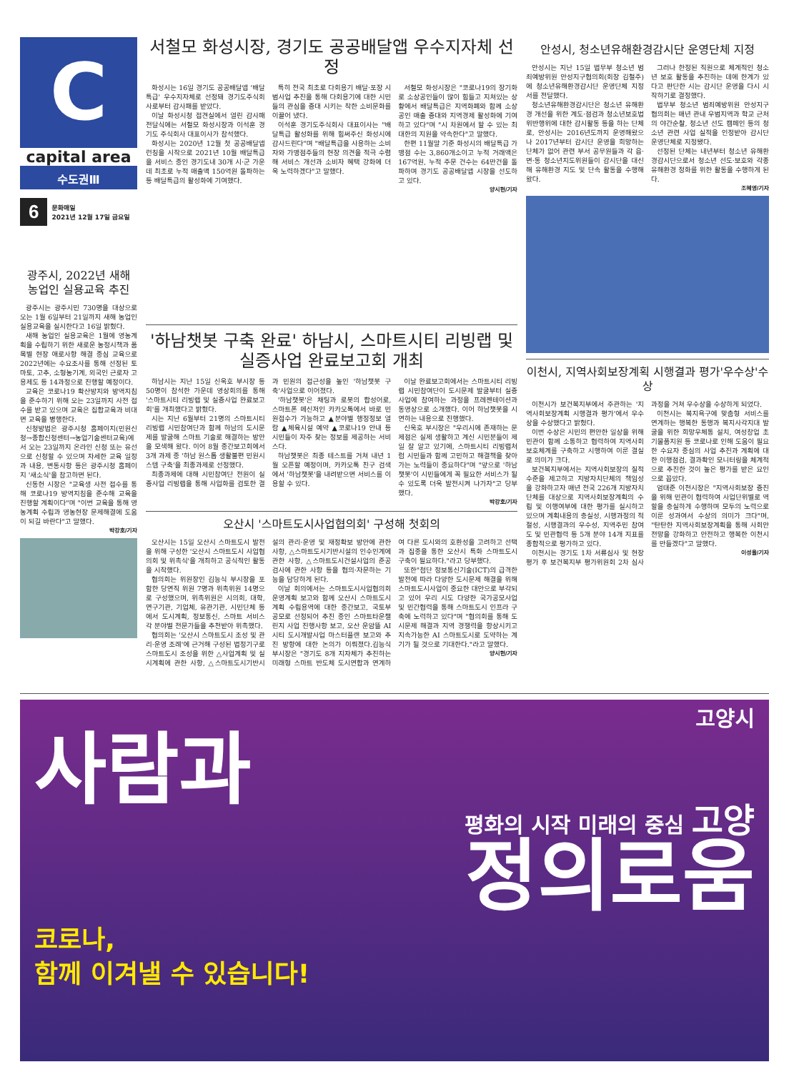C
capital area
수도권Ⅲ
6 문화매일
2021년 12월 17일 금요일
광주시, 2022년 새해 농업인 실용교육 추진
광주시는 광주시민 730명을 대상으로 오는 1월 6일부터 21일까지 새해 농업인 실용교육을 실시한다고 16일 밝혔다.
새해 농업인 실용교육은 1월에 영농계획을 수립하기 위한 새로운 농정시책과 품목별 현장 애로사항 해결 중심 교육으로 2022년에는 수요조사를 통해 선정된 토마토, 고추, 소형농기계, 외국인 근로자 고용제도 등 14과정으로 진행할 예정이다.
교육은 코로나19 확산방지와 방역지침을 준수하기 위해 오는 23일까지 사전 접수를 받고 있으며 교육은 집합교육과 비대면 교육을 병행한다.
신청방법은 광주시청 홈페이지(민원신청→종합신청센터→농업기술센터교육)에서 오는 23일까지 온라인 신청 또는 유선으로 신청할 수 있으며 자세한 교육 일정과 내용, 변동사항 등은 광주시청 홈페이지 '새소식'을 참고하면 된다.
신동헌 시장은 "교육생 사전 접수를 통해 코로나19 방역지침을 준수해 교육을 진행할 계획이다"며 "이번 교육을 통해 영농계획 수립과 영농현장 문제해결에 도움이 되길 바란다"고 말했다.
박강호/기자
서철모 화성시장, 경기도 공공배달앱 우수지자체 선정
화성시는 16일 경기도 공공배달앱 '배달특급' 우수지자체로 선정돼 경기도주식회사로부터 감사패를 받았다.
이날 화성시청 접견실에서 열린 감사패 전달식에는 서철모 화성시장과 이석훈 경기도 주식회사 대표이사가 참석했다.
화성시는 2020년 12월 첫 공공배달앱 런칭을 시작으로 2021년 10월 배달특급을 서비스 중인 경기도내 30개 시·군 가운데 최초로 누적 매출액 150억원 돌파하는 등 배달특급의 활성화에 기여했다.
특히 전국 최초로 다회용기 배달·포장 시범사업 추진을 통해 다회용기에 대한 시민들의 관심을 증대 시키는 착한 소비문화를 이끌어 냈다.
이석훈 경기도주식회사 대표이사는 "배달특급 활성화를 위해 힘써주신 화성시에 감사드린다"며 "배달특급을 사용하는 소비자와 가맹점주들의 현장 의견을 적극 수렴해 서비스 개선과 소비자 혜택 강화에 더욱 노력하겠다"고 말했다.
서철모 화성시장은 "코로나19의 장기화로 소상공인들이 많이 힘들고 지쳐있는 상황에서 배달특급은 지역화폐와 함께 소상공인 매출 증대와 지역경제 활성화에 기여하고 있다"며 "시 차원에서 할 수 있는 최대한의 지원을 약속한다"고 말했다.
한편 11월말 기준 화성시의 배달특급 가맹점 수는 3,860개소이고 누적 거래액은 167억원, 누적 주문 건수는 64만건을 돌파하며 경기도 공공배달앱 시장을 선도하고 있다.
양시현/기자
'하남챗봇 구축 완료' 하남시, 스마트시티 리빙랩 및 실증사업 완료보고회 개최
하남시는 지난 15일 신욱호 부시장 등 50명이 참석한 가운데 영상회의를 통해 '스마트시티 리빙랩 및 실증사업 완료보고회'를 개최했다고 밝혔다.
시는 지난 6월부터 21명의 스마트시티 리빙랩 시민참여단과 함께 하남의 도시문제를 발굴해 스마트 기술로 해결하는 방안을 모색해 왔다. 이어 8월 중간보고회에서 3개 과제 중 '하남 원스톱 생활불편 민원시스템 구축'을 최종과제로 선정했다.
최종과제에 대해 시민참여단 전원이 실증사업 리빙랩을 통해 사업화를 검토한 결과 민원의 접근성을 높인 '하남챗봇 구축'사업으로 이어졌다.
'하남챗봇'은 채팅과 로봇의 합성어로, 스마트폰 메신저인 카카오톡에서 바로 민원접수가 가능하고 ▲분야별 행정정보 열람 ▲체육시설 예약 ▲코로나19 안내 등 시민들이 자주 찾는 정보를 제공하는 서비스다.
하남챗봇은 최종 테스트를 거쳐 내년 1월 오픈할 예정이며, 카카오톡 친구 검색에서 '하남챗봇'을 내려받으면 서비스를 이용할 수 있다.
이날 완료보고회에서는 스마트시티 리빙랩 시민참여단이 도시문제 발굴부터 실증사업에 참여하는 과정을 프레젠테이션과 동영상으로 소개했다. 이어 하남챗봇을 시연하는 내용으로 진행했다.
신욱호 부시장은 "우리시에 존재하는 문제점은 실제 생활하고 계신 시민분들이 제일 잘 알고 있기에, 스마트시티 리빙랩처럼 시민들과 함께 고민하고 해결책을 찾아가는 노력들이 중요하다"며 "앞으로 '하남챗봇'이 시민들에게 꼭 필요한 서비스가 될 수 있도록 더욱 발전시켜 나가자"고 당부했다.
박강호/기자
오산시 '스마트도시사업협의회' 구성해 첫회의
오산시는 15일 오산시 스마트도시 발전을 위해 구성한 '오산시 스마트도시 사업협의회 및 위촉식'을 개최하고 공식적인 활동을 시작했다.
협의회는 위원장인 김능식 부시장을 포함한 당연직 위원 7명과 위촉위원 14명으로 구성했으며, 위촉위원은 시의회, 대학, 연구기관, 기업체, 유관기관, 시민단체 등에서 도시계획, 정보통신, 스마트 서비스 각 분야별 전문가들을 추천받아 위촉했다.
협의회는 '오산시 스마트도시 조성 및 관리·운영 조례'에 근거해 구성된 법정기구로 스마트도시 조성을 위한 △사업계획 및 실시계획에 관한 사항, △스마트도시기반시설의 관리·운영 및 재정확보 방안에 관한 사항, △스마트도시기반시설의 인수인계에 관한 사항, △스마트도시건설사업의 준공검사에 관한 사항 등을 협의·자문하는 기능을 담당하게 된다.
이날 회의에서는 스마트도시사업협의회 운영계획 보고와 함께 오산시 스마트도시계획 수립용역에 대한 중간보고, 국토부 공모로 선정되어 추진 중인 스마트타운챌린지 사업 진행사항 보고, 오산 운암뜰 AI시티 도시개발사업 마스터플랜 보고와 추진 방향에 대한 논의가 이뤄졌다.김능식 부시장은 "경기도 8개 지자체가 추진하는 미래형 스마트 반도체 도시연합과 연계하여 다른 도시와의 호환성을 고려하고 선택과 집중을 통한 오산시 특화 스마트도시 구축이 필요하다."라고 당부했다.
또한"첨단 정보통신기술(ICT)의 급격한 발전에 따라 다양한 도시문제 해결을 위해 스마트도시사업이 중요한 대안으로 부각되고 있어 우리 시도 다양한 국가공모사업 및 민간협력을 통해 스마트도시 인프라 구축에 노력하고 있다"며 "협의회를 통해 도시문제 해결과 지역 경쟁력을 향상시키고 지속가능한 AI 스마트도시로 도약하는 계기가 될 것으로 기대한다."라고 말했다.
양시현/기자
안성시, 청소년유해환경감시단 운영단체 지정
안성시는 지난 15일 법무부 청소년 범죄예방위원 안성지구협의회(회장 김철주)에 청소년유해환경감시단 운영단체 지정서를 전달했다.
청소년유해환경감시단은 청소년 유해환경 개선을 위한 계도·점검과 청소년보호법 위반행위에 대한 감시활동 등을 하는 단체로, 안성시는 2016년도까지 운영해왔으나 2017년부터 감시단 운영을 희망하는 단체가 없어 관련 부서 공무원들과 각 읍·면·동 청소년지도위원들이 감시단을 대신해 유해환경 지도 및 단속 활동을 수행해왔다.
그러나 한정된 직원으로 체계적인 청소년 보호 활동을 추진하는 데에 한계가 있다고 판단한 시는 감시단 운영을 다시 시작하기로 결정했다.
법무부 청소년 범죄예방위원 안성지구협의회는 매년 관내 우범지역과 학교 근처의 야간순찰, 청소년 선도 캠페인 등의 청소년 관련 사업 실적을 인정받아 감시단 운영단체로 지정됐다.
선정된 단체는 내년부터 청소년 유해환경감시단으로서 청소년 선도·보호와 각종 유해환경 정화를 위한 활동을 수행하게 된다.
조혜영/기자
이천시, 지역사회보장계획 시행결과 평가'우수상'수상
이천시가 보건복지부에서 주관하는 '지역사회보장계획 시행결과 평가'에서 우수상을 수상했다고 밝혔다.
이번 수상은 시민의 편안한 일상을 위해 민관이 함께 소통하고 협력하여 지역사회보호체계를 구축하고 시행하여 이룬 결실로 의미가 크다.
보건복지부에서는 지역사회보장의 질적 수준을 제고하고 지방자치단체의 책임성을 강화하고자 매년 전국 226개 지방자치단체를 대상으로 지역사회보장계획의 수립 및 이행여부에 대한 평가를 실시하고 있으며 계획내용의 충실성, 시행과정의 적절성, 시행결과의 우수성, 지역주민 참여도 및 민관협력 등 5개 분야 14개 지표를 종합적으로 평가하고 있다.
이천시는 경기도 1차 서류심사 및 현장평가 후 보건복지부 평가위원회 2차 심사과정을 거쳐 우수상을 수상하게 되었다.
이천시는 복지욕구에 맞춤형 서비스를 연계하는 행복한 동행과 복지사각지대 발굴을 위한 희망우체통 설치, 여성창업 초기물품지원 등 코로나로 인해 도움이 필요한 수요자 중심의 사업 추진과 계획에 대한 이행점검, 결과확인 모니터링을 체계적으로 추진한 것이 높은 평가를 받은 요인으로 꼽았다.
엄태준 이천시장은 "지역사회보장 증진을 위해 민관이 협력하여 사업단위별로 역할을 충실하게 수행하며 모두의 노력으로 이룬 성과여서 수상의 의미가 크다"며, "탄탄한 지역사회보장계획을 통해 사회안전망을 강화하고 안전하고 행복한 이천시를 만들겠다"고 말했다.
이성율/기자
고양시
사람과
평화의 시작 미래의 중심 고양
정의로움
코로나,
함께 이겨낼 수 있습니다!